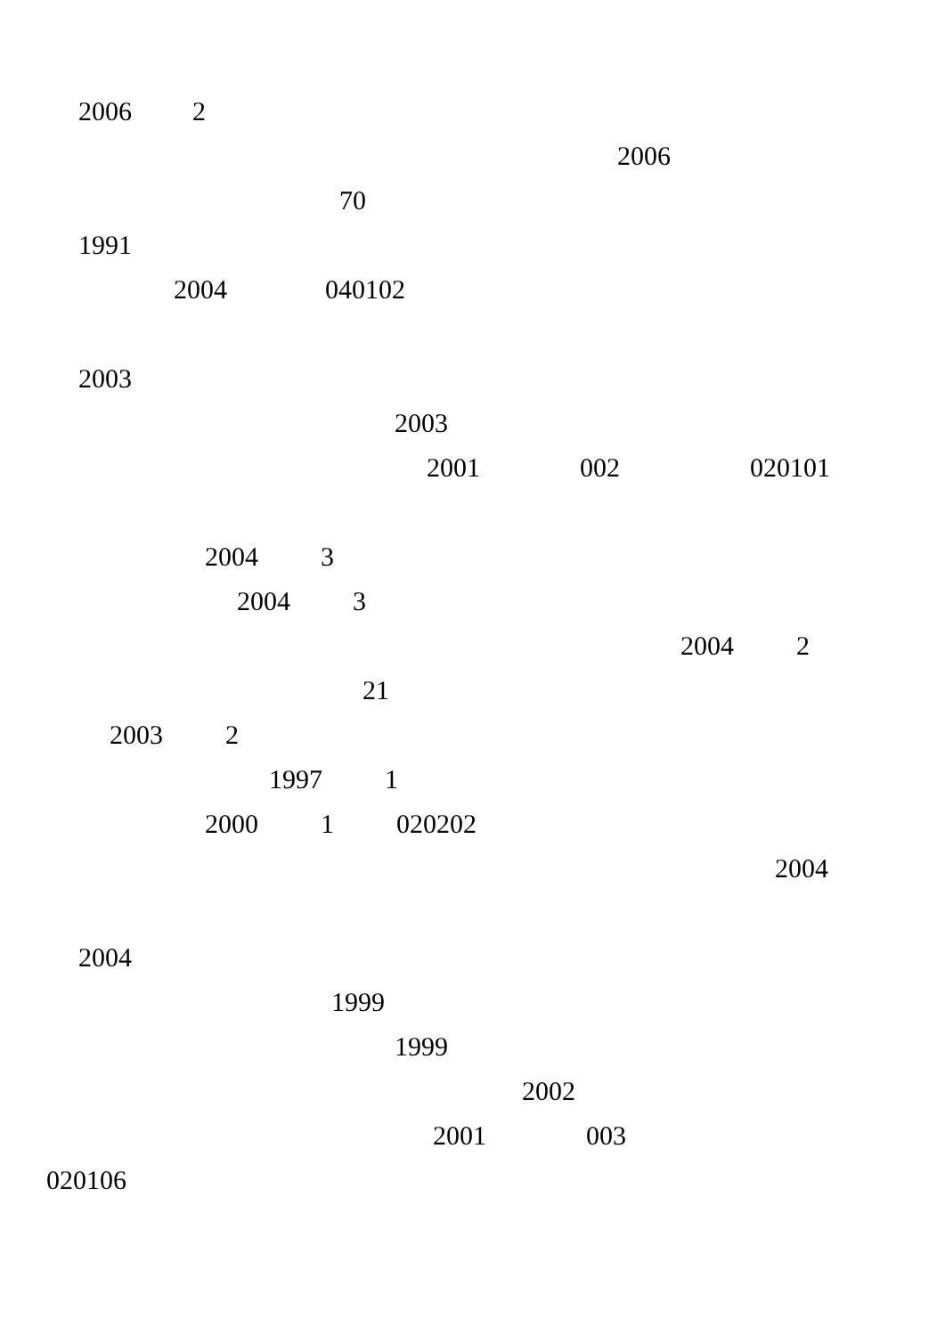2006 2
2006
70
1991
2004 040102
2003
2003
2001 002 020101
2004 3
2004 3
2004 2
21
2003 2
1997 1
2000 1 020202
2004
2004
1999
1999
2002
2001 003
020106